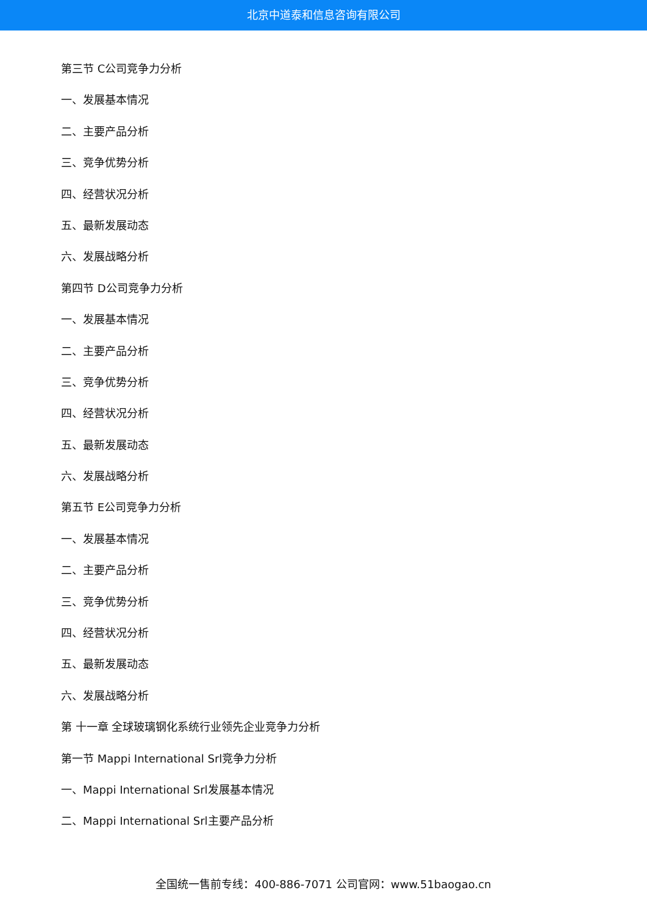北京中道泰和信息咨询有限公司
第三节 C公司竞争力分析
一、发展基本情况
二、主要产品分析
三、竞争优势分析
四、经营状况分析
五、最新发展动态
六、发展战略分析
第四节 D公司竞争力分析
一、发展基本情况
二、主要产品分析
三、竞争优势分析
四、经营状况分析
五、最新发展动态
六、发展战略分析
第五节 E公司竞争力分析
一、发展基本情况
二、主要产品分析
三、竞争优势分析
四、经营状况分析
五、最新发展动态
六、发展战略分析
第 十一章 全球玻璃钢化系统行业领先企业竞争力分析
第一节 Mappi International Srl竞争力分析
一、Mappi International Srl发展基本情况
二、Mappi International Srl主要产品分析
全国统一售前专线：400-886-7071 公司官网：www.51baogao.cn